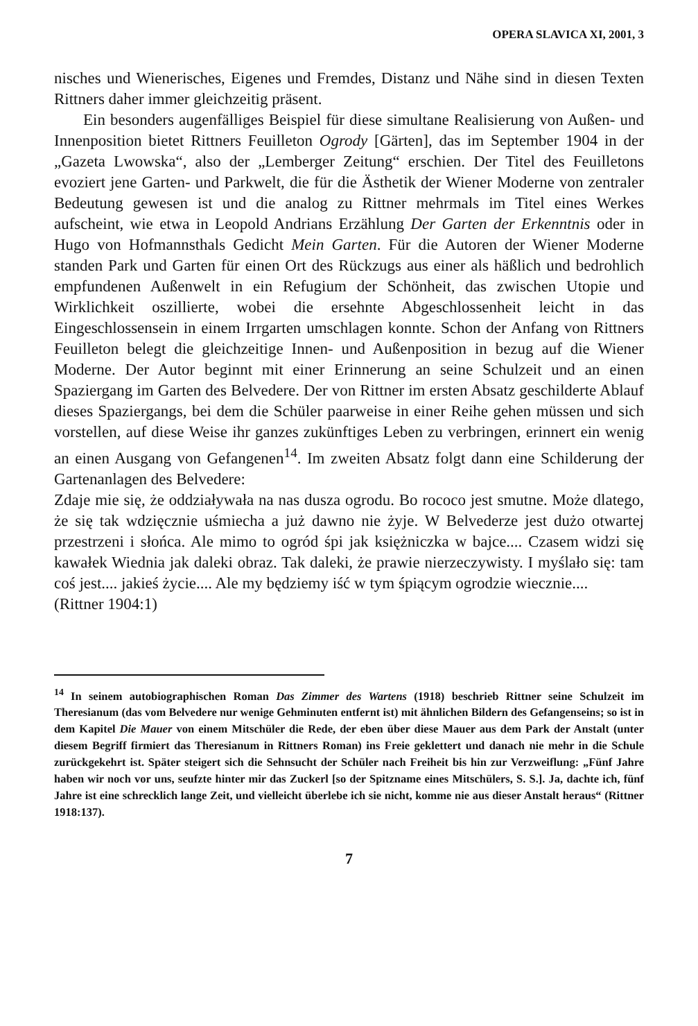OPERA SLAVICA XI, 2001, 3
nisches und Wienerisches, Eigenes und Fremdes, Distanz und Nähe sind in diesen Texten Rittners daher immer gleichzeitig präsent.
Ein besonders augenfälliges Beispiel für diese simultane Realisierung von Außen- und Innenposition bietet Rittners Feuilleton Ogrody [Gärten], das im September 1904 in der „Gazeta Lwowska“, also der „Lemberger Zeitung“ erschien. Der Titel des Feuilletons evoziert jene Garten- und Parkwelt, die für die Ästhetik der Wiener Moderne von zentraler Bedeutung gewesen ist und die analog zu Rittner mehrmals im Titel eines Werkes aufscheint, wie etwa in Leopold Andrians Erzählung Der Garten der Erkenntnis oder in Hugo von Hofmannsthals Gedicht Mein Garten. Für die Autoren der Wiener Moderne standen Park und Garten für einen Ort des Rückzugs aus einer als häßlich und bedrohlich empfundenen Außenwelt in ein Refugium der Schönheit, das zwischen Utopie und Wirklichkeit oszillierte, wobei die ersehnte Abgeschlossenheit leicht in das Eingeschlossensein in einem Irrgarten umschlagen konnte. Schon der Anfang von Rittners Feuilleton belegt die gleichzeitige Innen- und Außenposition in bezug auf die Wiener Moderne. Der Autor beginnt mit einer Erinnerung an seine Schulzeit und an einen Spaziergang im Garten des Belvedere. Der von Rittner im ersten Absatz geschilderte Ablauf dieses Spaziergangs, bei dem die Schüler paarweise in einer Reihe gehen müssen und sich vorstellen, auf diese Weise ihr ganzes zukünftiges Leben zu verbringen, erinnert ein wenig an einen Ausgang von Gefangenen<sup>14</sup>. Im zweiten Absatz folgt dann eine Schilderung der Gartenanlagen des Belvedere:
Zdaje mie się, że oddziaływała na nas dusza ogrodu. Bo rococo jest smutne. Może dlatego, że się tak wdzięcznie uśmiecha a już dawno nie żyje. W Belvederze jest dużo otwartej przestrzeni i słońca. Ale mimo to ogród śpi jak księżniczka w bajce.... Czasem widzi się kawałek Wiednia jak daleki obraz. Tak daleki, że prawie nierzeczywisty. I myślało się: tam coś jest.... jakieś życie.... Ale my będziemy iść w tym śpiącym ogrodzie wiecznie....
(Rittner 1904:1)
<sup>14</sup> In seinem autobiographischen Roman Das Zimmer des Wartens (1918) beschrieb Rittner seine Schulzeit im Theresianum (das vom Belvedere nur wenige Gehminuten entfernt ist) mit ähnlichen Bildern des Gefangenseins; so ist in dem Kapitel Die Mauer von einem Mitschüler die Rede, der eben über diese Mauer aus dem Park der Anstalt (unter diesem Begriff firmiert das Theresianum in Rittners Roman) ins Freie geklettert und danach nie mehr in die Schule zurückgekehrt ist. Später steigert sich die Sehnsucht der Schüler nach Freiheit bis hin zur Verzweiflung: „Fünf Jahre haben wir noch vor uns, seufzte hinter mir das Zuckerl [so der Spitzname eines Mitschülers, S. S.]. Ja, dachte ich, fünf Jahre ist eine schrecklich lange Zeit, und vielleicht überlebe ich sie nicht, komme nie aus dieser Anstalt heraus“ (Rittner 1918:137).
7